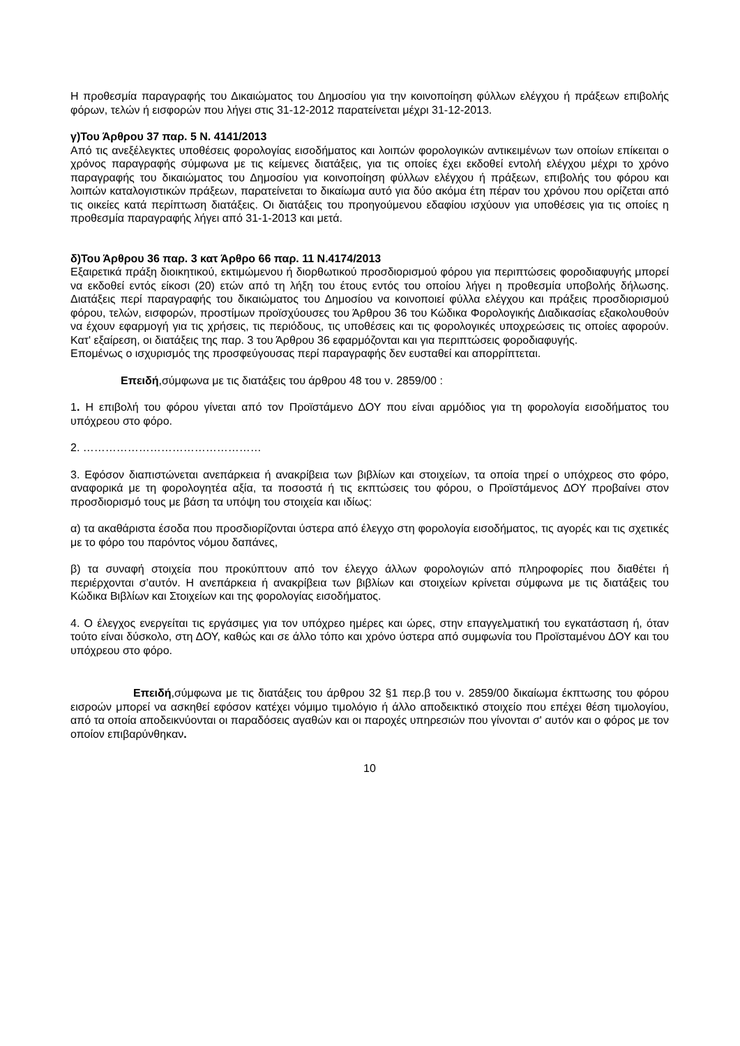Η προθεσμία παραγραφής του Δικαιώματος του Δημοσίου για την κοινοποίηση φύλλων ελέγχου ή πράξεων επιβολής φόρων, τελών ή εισφορών που λήγει στις 31-12-2012 παρατείνεται μέχρι 31-12-2013.
γ)Του Άρθρου 37 παρ. 5 Ν. 4141/2013
Από τις ανεξέλεγκτες υποθέσεις φορολογίας εισοδήματος και λοιπών φορολογικών αντικειμένων των οποίων επίκειται ο χρόνος παραγραφής σύμφωνα με τις κείμενες διατάξεις, για τις οποίες έχει εκδοθεί εντολή ελέγχου μέχρι το χρόνο παραγραφής του δικαιώματος του Δημοσίου για κοινοποίηση φύλλων ελέγχου ή πράξεων, επιβολής του φόρου και λοιπών καταλογιστικών πράξεων, παρατείνεται το δικαίωμα αυτό για δύο ακόμα έτη πέραν του χρόνου που ορίζεται από τις οικείες κατά περίπτωση διατάξεις. Οι διατάξεις του προηγούμενου εδαφίου ισχύουν για υποθέσεις για τις οποίες η προθεσμία παραγραφής λήγει από 31-1-2013 και μετά.
δ)Του Άρθρου 36 παρ. 3 κατ Άρθρο 66 παρ. 11 Ν.4174/2013
Εξαιρετικά πράξη διοικητικού, εκτιμώμενου ή διορθωτικού προσδιορισμού φόρου για περιπτώσεις φοροδιαφυγής μπορεί να εκδοθεί εντός είκοσι (20) ετών από τη λήξη του έτους εντός του οποίου λήγει η προθεσμία υποβολής δήλωσης. Διατάξεις περί παραγραφής του δικαιώματος του Δημοσίου να κοινοποιεί φύλλα ελέγχου και πράξεις προσδιορισμού φόρου, τελών, εισφορών, προστίμων προϊσχύουσες του Άρθρου 36 του Κώδικα Φορολογικής Διαδικασίας εξακολουθούν να έχουν εφαρμογή για τις χρήσεις, τις περιόδους, τις υποθέσεις και τις φορολογικές υποχρεώσεις τις οποίες αφορούν. Κατ' εξαίρεση, οι διατάξεις της παρ. 3 του Άρθρου 36 εφαρμόζονται και για περιπτώσεις φοροδιαφυγής.
Επομένως ο ισχυρισμός της προσφεύγουσας περί παραγραφής δεν ευσταθεί και απορρίπτεται.
Επειδή,σύμφωνα με τις διατάξεις του άρθρου 48 του ν. 2859/00 :
1. Η επιβολή του φόρου γίνεται από τον Προϊστάμενο ΔΟΥ που είναι αρμόδιος για τη φορολογία εισοδήματος του υπόχρεου στο φόρο.
2. …………………………………………
3. Εφόσον διαπιστώνεται ανεπάρκεια ή ανακρίβεια των βιβλίων και στοιχείων, τα οποία τηρεί ο υπόχρεος στο φόρο, αναφορικά με τη φορολογητέα αξία, τα ποσοστά ή τις εκπτώσεις του φόρου, ο Προϊστάμενος ΔΟΥ προβαίνει στον προσδιορισμό τους με βάση τα υπόψη του στοιχεία και ιδίως:
α) τα ακαθάριστα έσοδα που προσδιορίζονται ύστερα από έλεγχο στη φορολογία εισοδήματος, τις αγορές και τις σχετικές με το φόρο του παρόντος νόμου δαπάνες,
β) τα συναφή στοιχεία που προκύπτουν από τον έλεγχο άλλων φορολογιών από πληροφορίες που διαθέτει ή περιέρχονται σ’αυτόν. Η ανεπάρκεια ή ανακρίβεια των βιβλίων και στοιχείων κρίνεται σύμφωνα με τις διατάξεις του Κώδικα Βιβλίων και Στοιχείων και της φορολογίας εισοδήματος.
4. Ο έλεγχος ενεργείται τις εργάσιμες για τον υπόχρεο ημέρες και ώρες, στην επαγγελματική του εγκατάσταση ή, όταν τούτο είναι δύσκολο, στη ΔΟΥ, καθώς και σε άλλο τόπο και χρόνο ύστερα από συμφωνία του Προϊσταμένου ΔΟΥ και του υπόχρεου στο φόρο.
Επειδή,σύμφωνα με τις διατάξεις του άρθρου 32 §1 περ.β του ν. 2859/00 δικαίωμα έκπτωσης του φόρου εισροών μπορεί να ασκηθεί εφόσον κατέχει νόμιμο τιμολόγιο ή άλλο αποδεικτικό στοιχείο που επέχει θέση τιμολογίου, από τα οποία αποδεικνύονται οι παραδόσεις αγαθών και οι παροχές υπηρεσιών που γίνονται σ' αυτόν και ο φόρος με τον οποίον επιβαρύνθηκαν.
10